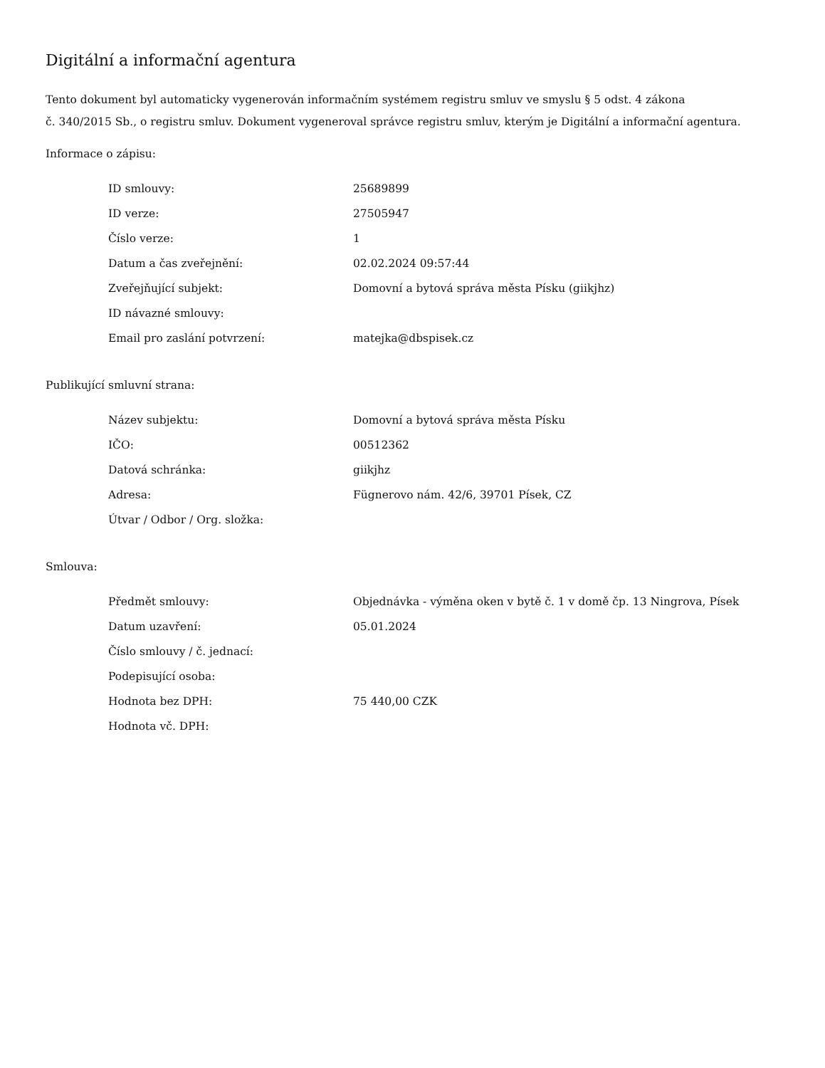Digitální a informační agentura
Tento dokument byl automaticky vygenerován informačním systémem registru smluv ve smyslu § 5 odst. 4 zákona
č. 340/2015 Sb., o registru smluv. Dokument vygeneroval správce registru smluv, kterým je Digitální a informační agentura.
Informace o zápisu:
| ID smlouvy: | 25689899 |
| ID verze: | 27505947 |
| Číslo verze: | 1 |
| Datum a čas zveřejnění: | 02.02.2024 09:57:44 |
| Zveřejňující subjekt: | Domovní a bytová správa města Písku (giikjhz) |
| ID návazné smlouvy: | |
| Email pro zaslání potvrzení: | matejka@dbspisek.cz |
Publikující smluvní strana:
| Název subjektu: | Domovní a bytová správa města Písku |
| IČO: | 00512362 |
| Datová schránka: | giikjhz |
| Adresa: | Fügnerovo nám. 42/6, 39701 Písek, CZ |
| Útvar / Odbor / Org. složka: | |
Smlouva:
| Předmět smlouvy: | Objednávka - výměna oken v bytě č. 1 v domě čp. 13 Ningrova, Písek |
| Datum uzavření: | 05.01.2024 |
| Číslo smlouvy / č. jednací: | |
| Podepisující osoba: | |
| Hodnota bez DPH: | 75 440,00 CZK |
| Hodnota vč. DPH: | |